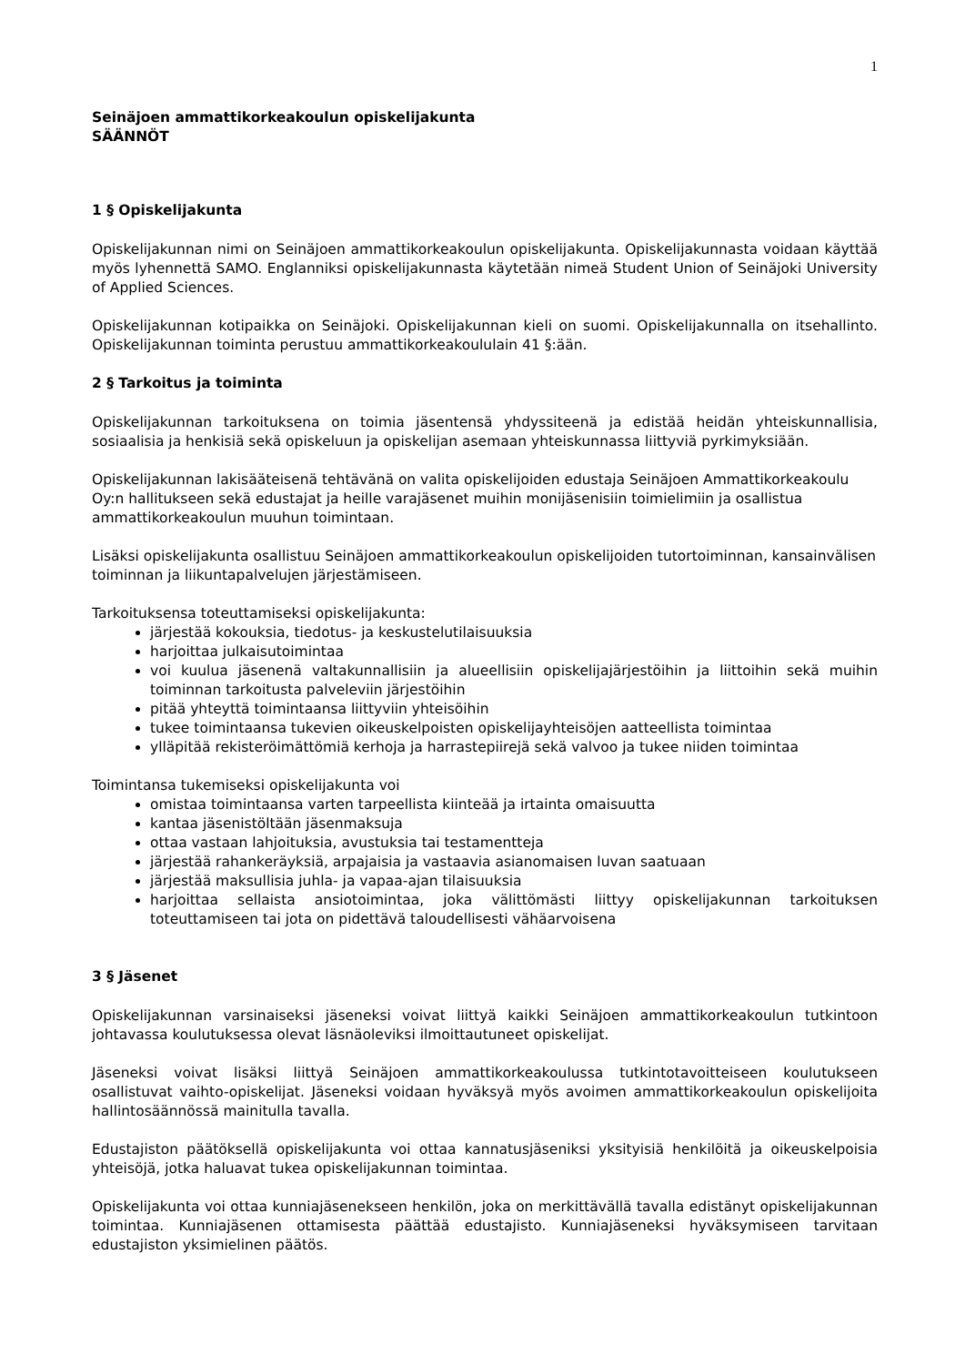1
Seinäjoen ammattikorkeakoulun opiskelijakunta
SÄÄNNÖT
1 § Opiskelijakunta
Opiskelijakunnan nimi on Seinäjoen ammattikorkeakoulun opiskelijakunta. Opiskelijakunnasta voidaan käyttää myös lyhennettä SAMO. Englanniksi opiskelijakunnasta käytetään nimeä Student Union of Seinäjoki University of Applied Sciences.
Opiskelijakunnan kotipaikka on Seinäjoki. Opiskelijakunnan kieli on suomi. Opiskelijakunnalla on itsehallinto. Opiskelijakunnan toiminta perustuu ammattikorkeakoululain 41 §:ään.
2 § Tarkoitus ja toiminta
Opiskelijakunnan tarkoituksena on toimia jäsentensä yhdyssiteenä ja edistää heidän yhteiskunnallisia, sosiaalisia ja henkisiä sekä opiskeluun ja opiskelijan asemaan yhteiskunnassa liittyviä pyrkimyksiään.
Opiskelijakunnan lakisääteisenä tehtävänä on valita opiskelijoiden edustaja Seinäjoen Ammattikorkeakoulu Oy:n hallitukseen sekä edustajat ja heille varajäsenet muihin monijäsenisiin toimielimiin ja osallistua ammattikorkeakoulun muuhun toimintaan.
Lisäksi opiskelijakunta osallistuu Seinäjoen ammattikorkeakoulun opiskelijoiden tutortoiminnan, kansainvälisen toiminnan ja liikuntapalvelujen järjestämiseen.
Tarkoituksensa toteuttamiseksi opiskelijakunta:
järjestää kokouksia, tiedotus- ja keskustelutilaisuuksia
harjoittaa julkaisutoimintaa
voi kuulua jäsenenä valtakunnallisiin ja alueellisiin opiskelijajärjestöihin ja liittoihin sekä muihin toiminnan tarkoitusta palveleviin järjestöihin
pitää yhteyttä toimintaansa liittyviin yhteisöihin
tukee toimintaansa tukevien oikeuskelpoisten opiskelijayhteisöjen aatteellista toimintaa
ylläpitää rekisteröimättömiä kerhoja ja harrastepiirejä sekä valvoo ja tukee niiden toimintaa
Toimintansa tukemiseksi opiskelijakunta voi
omistaa toimintaansa varten tarpeellista kiinteää ja irtainta omaisuutta
kantaa jäsenistöltään jäsenmaksuja
ottaa vastaan lahjoituksia, avustuksia tai testamentteja
järjestää rahankeräyksiä, arpajaisia ja vastaavia asianomaisen luvan saatuaan
järjestää maksullisia juhla- ja vapaa-ajan tilaisuuksia
harjoittaa sellaista ansiotoimintaa, joka välittömästi liittyy opiskelijakunnan tarkoituksen toteuttamiseen tai jota on pidettävä taloudellisesti vähäarvoisena
3 § Jäsenet
Opiskelijakunnan varsinaiseksi jäseneksi voivat liittyä kaikki Seinäjoen ammattikorkeakoulun tutkintoon johtavassa koulutuksessa olevat läsnäoleviksi ilmoittautuneet opiskelijat.
Jäseneksi voivat lisäksi liittyä Seinäjoen ammattikorkeakoulussa tutkintotavoitteiseen koulutukseen osallistuvat vaihto-opiskelijat. Jäseneksi voidaan hyväksyä myös avoimen ammattikorkeakoulun opiskelijoita hallintosäännössä mainitulla tavalla.
Edustajiston päätöksellä opiskelijakunta voi ottaa kannatusjäseniksi yksityisiä henkilöitä ja oikeuskelpoisia yhteisöjä, jotka haluavat tukea opiskelijakunnan toimintaa.
Opiskelijakunta voi ottaa kunniajäsenekseen henkilön, joka on merkittävällä tavalla edistänyt opiskelijakunnan toimintaa. Kunniajäsenen ottamisesta päättää edustajisto. Kunniajäseneksi hyväksymiseen tarvitaan edustajiston yksimielinen päätös.